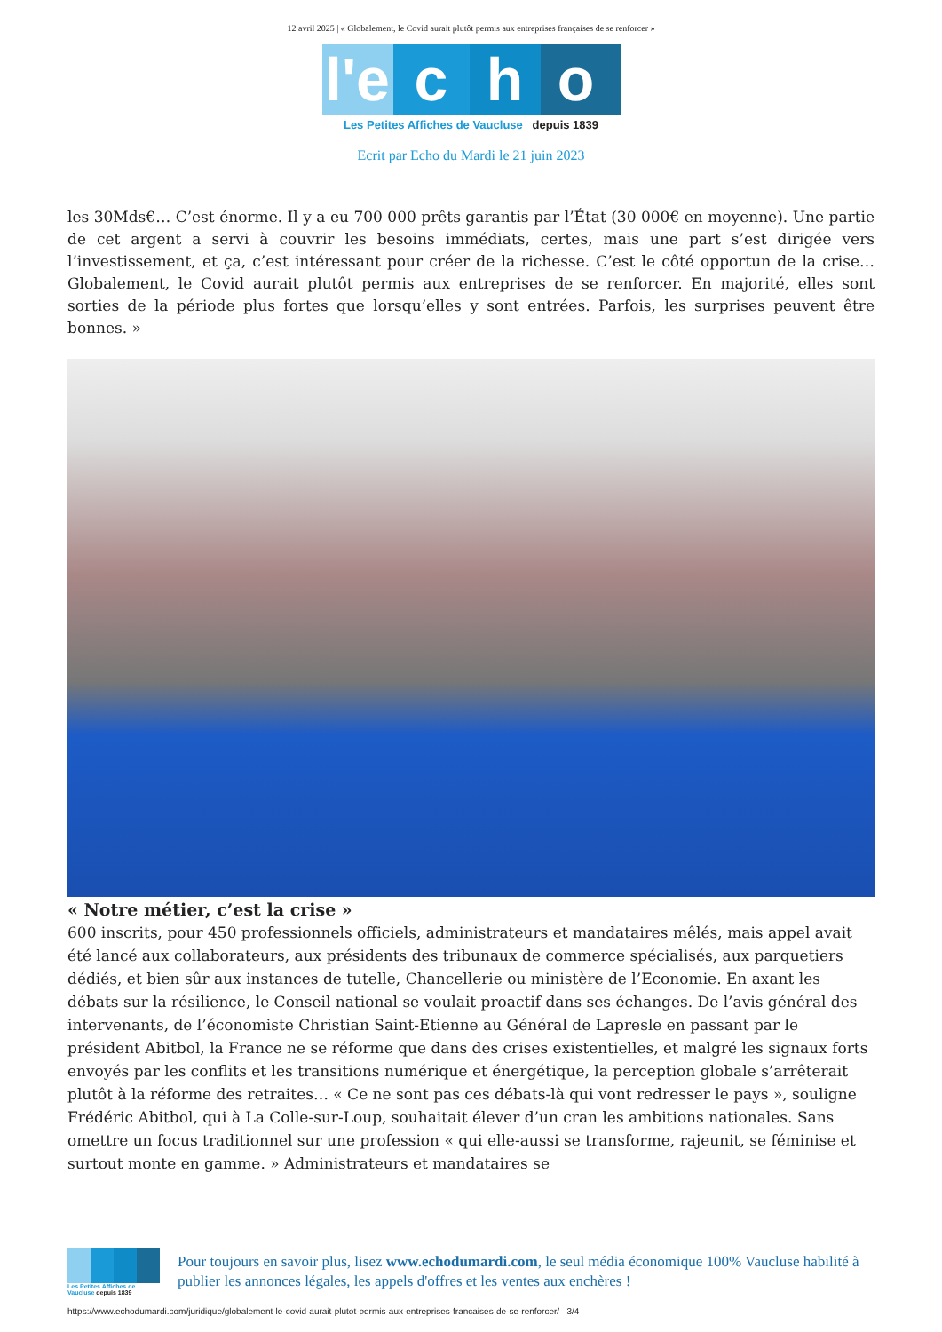12 avril 2025 | « Globalement, le Covid aurait plutôt permis aux entreprises françaises de se renforcer »
l'e
c
h
o
Les Petites Affiches de Vaucluse depuis 1839
Ecrit par Echo du Mardi le 21 juin 2023
les 30Mds€… C’est énorme. Il y a eu 700 000 prêts garantis par l’État (30 000€ en moyenne). Une partie de cet argent a servi à couvrir les besoins immédiats, certes, mais une part s’est dirigée vers l’investissement, et ça, c’est intéressant pour créer de la richesse. C’est le côté opportun de la crise… Globalement, le Covid aurait plutôt permis aux entreprises de se renforcer. En majorité, elles sont sorties de la période plus fortes que lorsqu’elles y sont entrées. Parfois, les surprises peuvent être bonnes. »
« Notre métier, c’est la crise »
600 inscrits, pour 450 professionnels officiels, administrateurs et mandataires mêlés, mais appel avait été lancé aux collaborateurs, aux présidents des tribunaux de commerce spécialisés, aux parquetiers dédiés, et bien sûr aux instances de tutelle, Chancellerie ou ministère de l’Economie. En axant les débats sur la résilience, le Conseil national se voulait proactif dans ses échanges. De l’avis général des intervenants, de l’économiste Christian Saint-Etienne au Général de Lapresle en passant par le président Abitbol, la France ne se réforme que dans des crises existentielles, et malgré les signaux forts envoyés par les conflits et les transitions numérique et énergétique, la perception globale s’arrêterait plutôt à la réforme des retraites… « Ce ne sont pas ces débats-là qui vont redresser le pays », souligne Frédéric Abitbol, qui à La Colle-sur-Loup, souhaitait élever d’un cran les ambitions nationales. Sans omettre un focus traditionnel sur une profession « qui elle-aussi se transforme, rajeunit, se féminise et surtout monte en gamme. » Administrateurs et mandataires se
Les Petites Affiches de Vaucluse depuis 1839
Pour toujours en savoir plus, lisez www.echodumardi.com, le seul média économique 100% Vaucluse habilité à publier les annonces légales, les appels d'offres et les ventes aux enchères !
https://www.echodumardi.com/juridique/globalement-le-covid-aurait-plutot-permis-aux-entreprises-francaises-de-se-renforcer/ 3/4